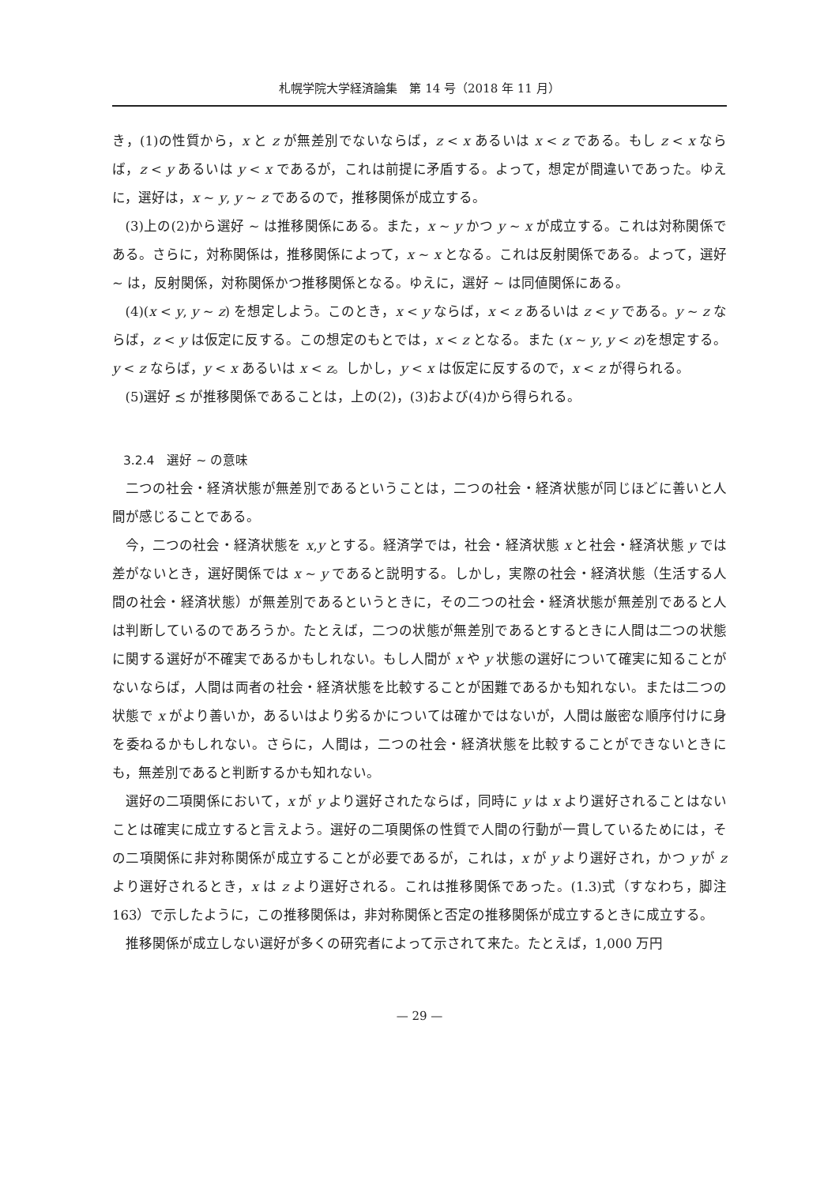札幌学院大学経済論集　第 14 号（2018 年 11 月）
き，(1)の性質から，x と z が無差別でないならば，z < x あるいは x < z である。もし z < x ならば，z < y あるいは y < x であるが，これは前提に矛盾する。よって，想定が間違いであった。ゆえに，選好は，x ∼ y, y ∼ z であるので，推移関係が成立する。
(3)上の(2)から選好 ∼ は推移関係にある。また，x ∼ y かつ y ∼ x が成立する。これは対称関係である。さらに，対称関係は，推移関係によって，x ∼ x となる。これは反射関係である。よって，選好 ∼ は，反射関係，対称関係かつ推移関係となる。ゆえに，選好 ∼ は同値関係にある。
(4)(x < y, y ∼ z) を想定しよう。このとき，x < y ならば，x < z あるいは z < y である。y ∼ z ならば，z < y は仮定に反する。この想定のもとでは，x < z となる。また (x ∼ y, y < z)を想定する。y < z ならば，y < x あるいは x < z。しかし，y < x は仮定に反するので，x < z が得られる。
(5)選好 ≾ が推移関係であることは，上の(2)，(3)および(4)から得られる。
3.2.4　選好 ∼ の意味
二つの社会・経済状態が無差別であるということは，二つの社会・経済状態が同じほどに善いと人間が感じることである。
今，二つの社会・経済状態を x,y とする。経済学では，社会・経済状態 x と社会・経済状態 y では差がないとき，選好関係では x ∼ y であると説明する。しかし，実際の社会・経済状態（生活する人間の社会・経済状態）が無差別であるというときに，その二つの社会・経済状態が無差別であると人は判断しているのであろうか。たとえば，二つの状態が無差別であるとするときに人間は二つの状態に関する選好が不確実であるかもしれない。もし人間が x や y 状態の選好について確実に知ることがないならば，人間は両者の社会・経済状態を比較することが困難であるかも知れない。または二つの状態で x がより善いか，あるいはより劣るかについては確かではないが，人間は厳密な順序付けに身を委ねるかもしれない。さらに，人間は，二つの社会・経済状態を比較することができないときにも，無差別であると判断するかも知れない。
選好の二項関係において，x が y より選好されたならば，同時に y は x より選好されることはないことは確実に成立すると言えよう。選好の二項関係の性質で人間の行動が一貫しているためには，その二項関係に非対称関係が成立することが必要であるが，これは，x が y より選好され，かつ y が z より選好されるとき，x は z より選好される。これは推移関係であった。(1.3)式（すなわち，脚注 163）で示したように，この推移関係は，非対称関係と否定の推移関係が成立するときに成立する。
推移関係が成立しない選好が多くの研究者によって示されて来た。たとえば，1,000 万円
— 29 —